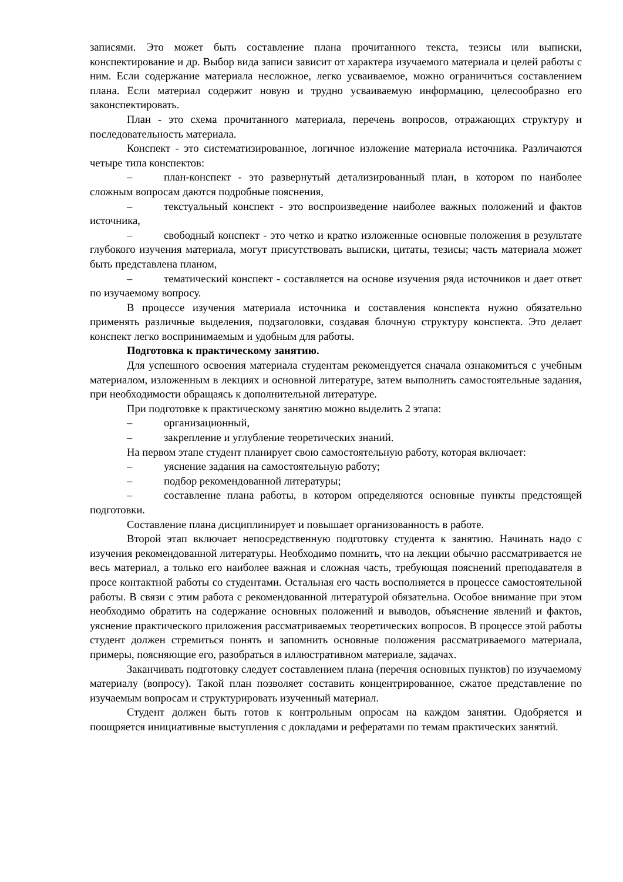записями. Это может быть составление плана прочитанного текста, тезисы или выписки, конспектирование и др. Выбор вида записи зависит от характера изучаемого материала и целей работы с ним. Если содержание материала несложное, легко усваиваемое, можно ограничиться составлением плана. Если материал содержит новую и трудно усваиваемую информацию, целесообразно его законспектировать.
План - это схема прочитанного материала, перечень вопросов, отражающих структуру и последовательность материала.
Конспект - это систематизированное, логичное изложение материала источника. Различаются четыре типа конспектов:
– план-конспект - это развернутый детализированный план, в котором по наиболее сложным вопросам даются подробные пояснения,
– текстуальный конспект - это воспроизведение наиболее важных положений и фактов источника,
– свободный конспект - это четко и кратко изложенные основные положения в результате глубокого изучения материала, могут присутствовать выписки, цитаты, тезисы; часть материала может быть представлена планом,
– тематический конспект - составляется на основе изучения ряда источников и дает ответ по изучаемому вопросу.
В процессе изучения материала источника и составления конспекта нужно обязательно применять различные выделения, подзаголовки, создавая блочную структуру конспекта. Это делает конспект легко воспринимаемым и удобным для работы.
Подготовка к практическому занятию.
Для успешного освоения материала студентам рекомендуется сначала ознакомиться с учебным материалом, изложенным в лекциях и основной литературе, затем выполнить самостоятельные задания, при необходимости обращаясь к дополнительной литературе.
При подготовке к практическому занятию можно выделить 2 этапа:
– организационный,
– закрепление и углубление теоретических знаний.
На первом этапе студент планирует свою самостоятельную работу, которая включает:
– уяснение задания на самостоятельную работу;
– подбор рекомендованной литературы;
– составление плана работы, в котором определяются основные пункты предстоящей подготовки.
Составление плана дисциплинирует и повышает организованность в работе.
Второй этап включает непосредственную подготовку студента к занятию. Начинать надо с изучения рекомендованной литературы. Необходимо помнить, что на лекции обычно рассматривается не весь материал, а только его наиболее важная и сложная часть, требующая пояснений преподавателя в просе контактной работы со студентами. Остальная его часть восполняется в процессе самостоятельной работы. В связи с этим работа с рекомендованной литературой обязательна. Особое внимание при этом необходимо обратить на содержание основных положений и выводов, объяснение явлений и фактов, уяснение практического приложения рассматриваемых теоретических вопросов. В процессе этой работы студент должен стремиться понять и запомнить основные положения рассматриваемого материала, примеры, поясняющие его, разобраться в иллюстративном материале, задачах.
Заканчивать подготовку следует составлением плана (перечня основных пунктов) по изучаемому материалу (вопросу). Такой план позволяет составить концентрированное, сжатое представление по изучаемым вопросам и структурировать изученный материал.
Студент должен быть готов к контрольным опросам на каждом занятии. Одобряется и поощряется инициативные выступления с докладами и рефератами по темам практических занятий.